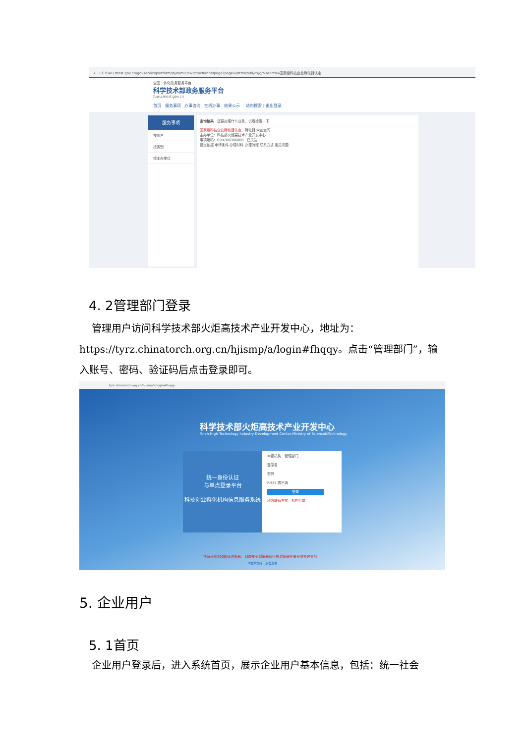← → C fuwu.most.gov.cn/govserviceplatform/dynamic/switch/channelpage?page=/html/zxbl/cxjg/&search=国家级科技企业孵化器认定
全国一体化政务服务平台
科学技术部政务服务平台
fuwu.most.gov.cn
首页 服务事项 办事咨询 在线办事 结果公示 站内搜索 | 退出登录
服务事项
按用户
按类别
按主办单位
查询结果 您要办理什么业务，试着检索一下
国家级科技企业孵化器认定 孵化器 众创空间
主办单位：科技部火炬高技术产业开发中心
事项编码：000706006000 已关注
设定依据 申请条件 办理材料 办理流程 联系方式 常见问题
4. 2管理部门登录
管理用户访问科学技术部火炬高技术产业开发中心，地址为：https://tyrz.chinatorch.org.cn/hjismp/a/login#fhqqy。点击“管理部门”，输入账号、密码、验证码后点击登录即可。
tyrz.chinatorch.org.cn/hjismp/a/login#fhqqy
科学技术部火炬高技术产业开发中心
Torch High Technology Industry Development Center,Ministry of Science&Technology
统一身份认证
与单点登录平台
科技创业孵化机构信息服务系统
申报机构 管理部门
登录名
密码
RH87 看不清
登录
地方联系方式 机构名单
推荐使用360极速浏览器、360安全浏览器和谷歌浏览器登录系统办理业务
IT技术支持：点击查看
5. 企业用户
5. 1首页
企业用户登录后，进入系统首页，展示企业用户基本信息，包括：统一社会